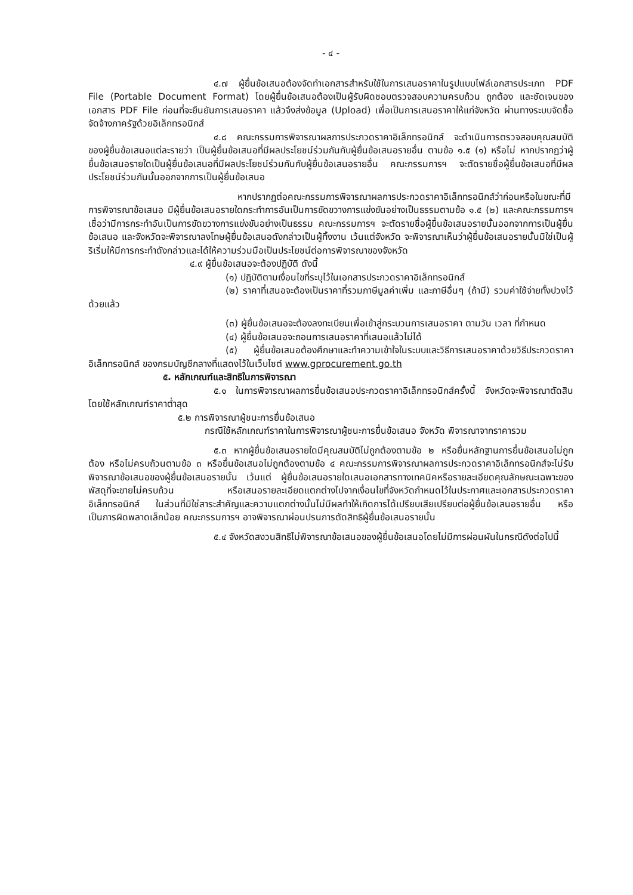- ๔ -
๔.๗ ผู้ยื่นข้อเสนอต้องจัดทำเอกสารสำหรับใช้ในการเสนอราคาในรูปแบบไฟล์เอกสารประเภท PDF File (Portable Document Format) โดยผู้ยื่นข้อเสนอต้องเป็นผู้รับผิดชอบตรวจสอบความครบถ้วน ถูกต้อง และชัดเจนของเอกสาร PDF File ก่อนที่จะยืนยันการเสนอราคา แล้วจึงส่งข้อมูล (Upload) เพื่อเป็นการเสนอราคาให้แก่จังหวัด ผ่านทางระบบจัดซื้อจัดจ้างภาครัฐด้วยอิเล็กทรอนิกส์
๔.๘ คณะกรรมการพิจารณาผลการประกวดราคาอิเล็กทรอนิกส์ จะดำเนินการตรวจสอบคุณสมบัติของผู้ยื่นข้อเสนอแต่ละรายว่า เป็นผู้ยื่นข้อเสนอที่มีผลประโยชน์ร่วมกันกับผู้ยื่นข้อเสนอรายอื่น ตามข้อ ๑.๕ (๑) หรือไม่ หากปรากฏว่าผู้ยื่นข้อเสนอรายใดเป็นผู้ยื่นข้อเสนอที่มีผลประโยชน์ร่วมกันกับผู้ยื่นข้อเสนอรายอื่น คณะกรรมการฯ จะตัดรายชื่อผู้ยื่นข้อเสนอที่มีผลประโยชน์ร่วมกันนั้นออกจากการเป็นผู้ยื่นข้อเสนอ
หากปรากฏต่อคณะกรรมการพิจารณาผลการประกวดราคาอิเล็กทรอนิกส์ว่าก่อนหรือในขณะที่มีการพิจารณาข้อเสนอ มีผู้ยื่นข้อเสนอรายใดกระทำการอันเป็นการขัดขวางการแข่งขันอย่างเป็นธรรมตามข้อ ๑.๕ (๒) และคณะกรรมการฯ เชื่อว่ามีการกระทำอันเป็นการขัดขวางการแข่งขันอย่างเป็นธรรม คณะกรรมการฯ จะตัดรายชื่อผู้ยื่นข้อเสนอรายนั้นออกจากการเป็นผู้ยื่นข้อเสนอ และจังหวัดจะพิจารณาลงโทษผู้ยื่นข้อเสนอดังกล่าวเป็นผู้ทิ้งงาน เว้นแต่จังหวัด จะพิจารณาเห็นว่าผู้ยื่นข้อเสนอรายนั้นมิใช่เป็นผู้ริเริ่มให้มีการกระทำดังกล่าวและได้ให้ความร่วมมือเป็นประโยชน์ต่อการพิจารณาของจังหวัด
๔.๙ ผู้ยื่นข้อเสนอจะต้องปฏิบัติ ดังนี้
(๑) ปฏิบัติตามเงื่อนไขที่ระบุไว้ในเอกสารประกวดราคาอิเล็กทรอนิกส์
(๒) ราคาที่เสนอจะต้องเป็นราคาที่รวมภาษีมูลค่าเพิ่ม และภาษีอื่นๆ (ถ้ามี) รวมค่าใช้จ่ายทั้งปวงไว้ด้วยแล้ว
(๓) ผู้ยื่นข้อเสนอจะต้องลงทะเบียนเพื่อเข้าสู่กระบวนการเสนอราคา ตามวัน เวลา ที่กำหนด
(๔) ผู้ยื่นข้อเสนอจะถอนการเสนอราคาที่เสนอแล้วไม่ได้
(๕) ผู้ยื่นข้อเสนอต้องศึกษาและทำความเข้าใจในระบบและวิธีการเสนอราคาด้วยวิธีประกวดราคาอิเล็กทรอนิกส์ ของกรมบัญชีกลางที่แสดงไว้ในเว็บไซต์ www.gprocurement.go.th
๕. หลักเกณฑ์และสิทธิในการพิจารณา
๕.๑ ในการพิจารณาผลการยื่นข้อเสนอประกวดราคาอิเล็กทรอนิกส์ครั้งนี้ จังหวัดจะพิจารณาตัดสินโดยใช้หลักเกณฑ์ราคาต่ำสุด
๕.๒ การพิจารณาผู้ชนะการยื่นข้อเสนอ
กรณีใช้หลักเกณฑ์ราคาในการพิจารณาผู้ชนะการยื่นข้อเสนอ จังหวัด พิจารณาจากราคารวม
๕.๓ หากผู้ยื่นข้อเสนอรายใดมีคุณสมบัติไม่ถูกต้องตามข้อ ๒ หรือยื่นหลักฐานการยื่นข้อเสนอไม่ถูกต้อง หรือไม่ครบถ้วนตามข้อ ๓ หรือยื่นข้อเสนอไม่ถูกต้องตามข้อ ๔ คณะกรรมการพิจารณาผลการประกวดราคาอิเล็กทรอนิกส์จะไม่รับพิจารณาข้อเสนอของผู้ยื่นข้อเสนอรายนั้น เว้นแต่ ผู้ยื่นข้อเสนอรายใดเสนอเอกสารทางเทคนิคหรือรายละเอียดคุณลักษณะเฉพาะของพัสดุที่จะขายไม่ครบถ้วน หรือเสนอรายละเอียดแตกต่างไปจากเงื่อนไขที่จังหวัดกำหนดไว้ในประกาศและเอกสารประกวดราคาอิเล็กทรอนิกส์ ในส่วนที่มิใช่สาระสำคัญและความแตกต่างนั้นไม่มีผลทำให้เกิดการได้เปรียบเสียเปรียบต่อผู้ยื่นข้อเสนอรายอื่น หรือเป็นการผิดพลาดเล็กน้อย คณะกรรมการฯ อาจพิจารณาผ่อนปรนการตัดสิทธิผู้ยื่นข้อเสนอรายนั้น
๕.๔ จังหวัดสงวนสิทธิไม่พิจารณาข้อเสนอของผู้ยื่นข้อเสนอโดยไม่มีการผ่อนผันในกรณีดังต่อไปนี้